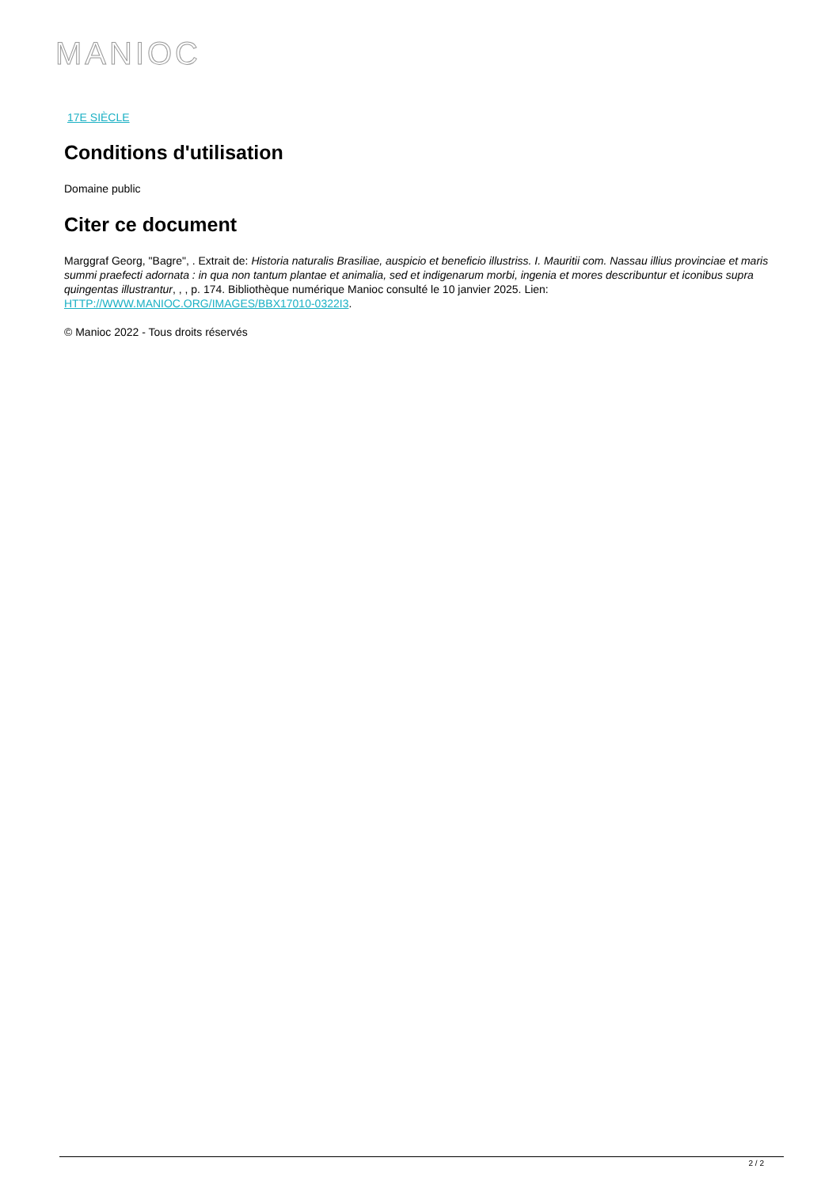MANIOC
17E SIÈCLE
Conditions d'utilisation
Domaine public
Citer ce document
Marggraf Georg, "Bagre", . Extrait de: Historia naturalis Brasiliae, auspicio et beneficio illustriss. I. Mauritii com. Nassau illius provinciae et maris summi praefecti adornata : in qua non tantum plantae et animalia, sed et indigenarum morbi, ingenia et mores describuntur et iconibus supra quingentas illustrantur, , , p. 174. Bibliothèque numérique Manioc consulté le 10 janvier 2025. Lien: HTTP://WWW.MANIOC.ORG/IMAGES/BBX17010-0322I3.
© Manioc 2022 - Tous droits réservés
2 / 2